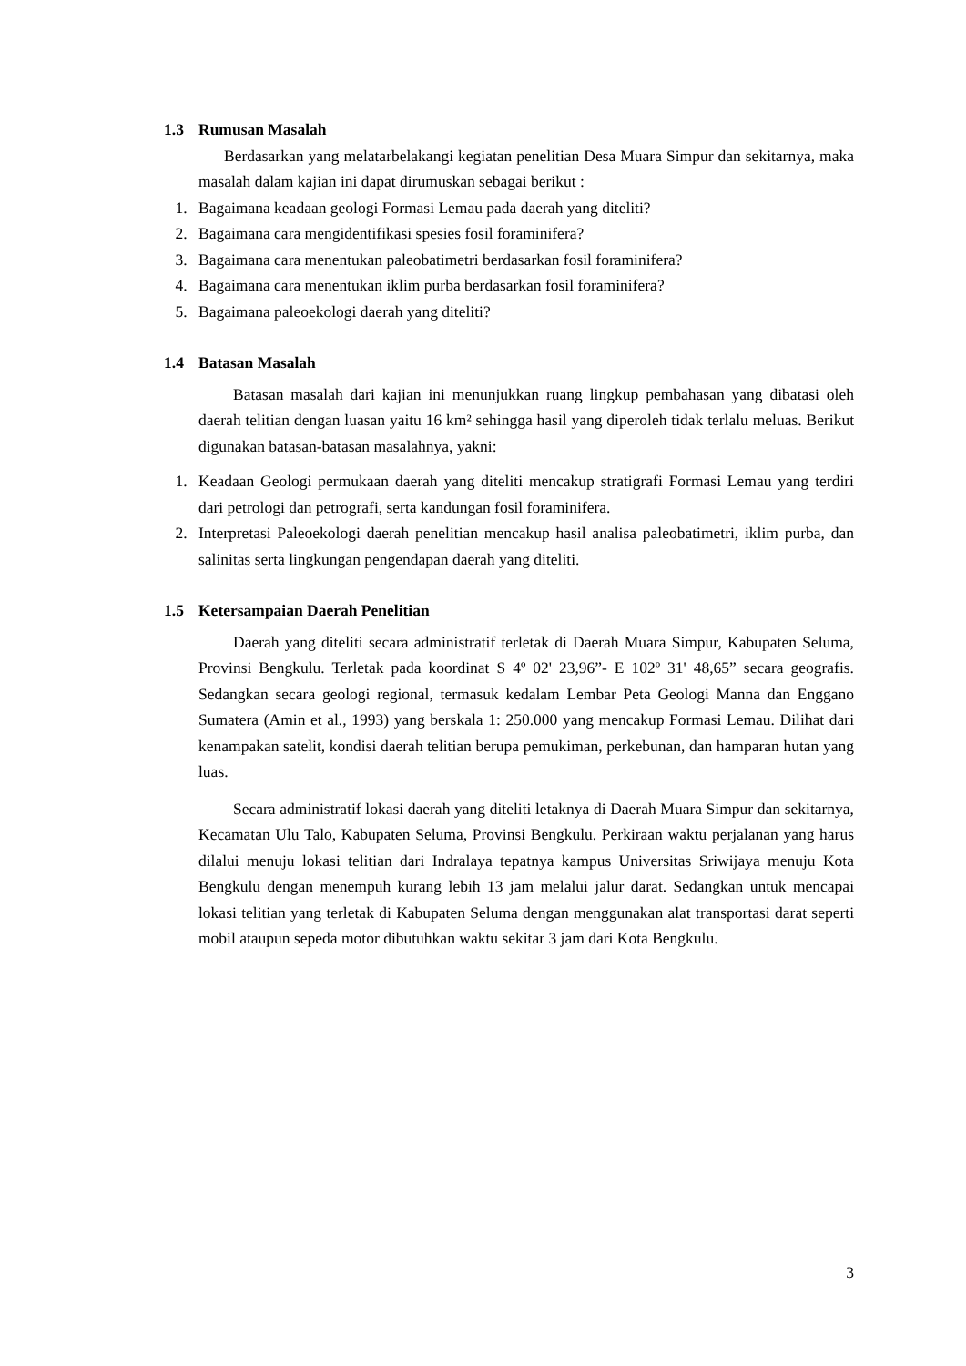1.3 Rumusan Masalah
Berdasarkan yang melatarbelakangi kegiatan penelitian Desa Muara Simpur dan sekitarnya, maka masalah dalam kajian ini dapat dirumuskan sebagai berikut :
1. Bagaimana keadaan geologi Formasi Lemau pada daerah yang diteliti?
2. Bagaimana cara mengidentifikasi spesies fosil foraminifera?
3. Bagaimana cara menentukan paleobatimetri berdasarkan fosil foraminifera?
4. Bagaimana cara menentukan iklim purba berdasarkan fosil foraminifera?
5. Bagaimana paleoekologi daerah yang diteliti?
1.4 Batasan Masalah
Batasan masalah dari kajian ini menunjukkan ruang lingkup pembahasan yang dibatasi oleh daerah telitian dengan luasan yaitu 16 km² sehingga hasil yang diperoleh tidak terlalu meluas. Berikut digunakan batasan-batasan masalahnya, yakni:
1. Keadaan Geologi permukaan daerah yang diteliti mencakup stratigrafi Formasi Lemau yang terdiri dari petrologi dan petrografi, serta kandungan fosil foraminifera.
2. Interpretasi Paleoekologi daerah penelitian mencakup hasil analisa paleobatimetri, iklim purba, dan salinitas serta lingkungan pengendapan daerah yang diteliti.
1.5 Ketersampaian Daerah Penelitian
Daerah yang diteliti secara administratif terletak di Daerah Muara Simpur, Kabupaten Seluma, Provinsi Bengkulu. Terletak pada koordinat S 4º 02' 23,96”- E 102º 31' 48,65” secara geografis. Sedangkan secara geologi regional, termasuk kedalam Lembar Peta Geologi Manna dan Enggano Sumatera (Amin et al., 1993) yang berskala 1: 250.000 yang mencakup Formasi Lemau. Dilihat dari kenampakan satelit, kondisi daerah telitian berupa pemukiman, perkebunan, dan hamparan hutan yang luas.
Secara administratif lokasi daerah yang diteliti letaknya di Daerah Muara Simpur dan sekitarnya, Kecamatan Ulu Talo, Kabupaten Seluma, Provinsi Bengkulu. Perkiraan waktu perjalanan yang harus dilalui menuju lokasi telitian dari Indralaya tepatnya kampus Universitas Sriwijaya menuju Kota Bengkulu dengan menempuh kurang lebih 13 jam melalui jalur darat. Sedangkan untuk mencapai lokasi telitian yang terletak di Kabupaten Seluma dengan menggunakan alat transportasi darat seperti mobil ataupun sepeda motor dibutuhkan waktu sekitar 3 jam dari Kota Bengkulu.
3